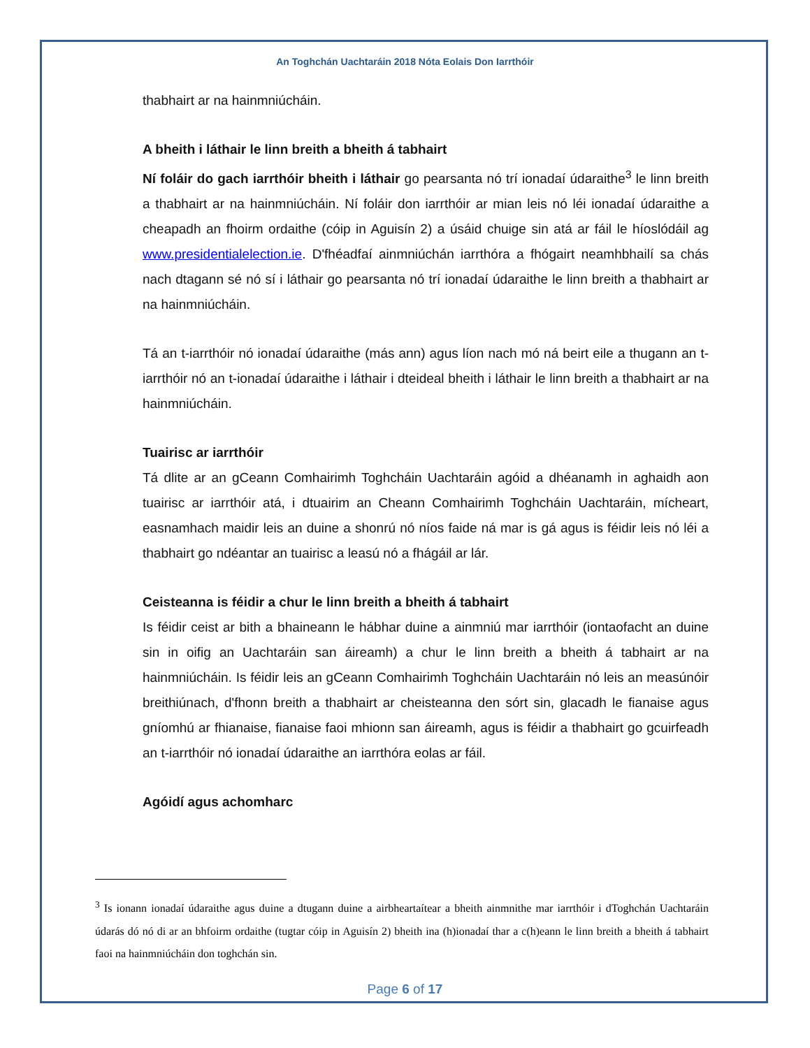An Toghchán Uachtaráin 2018 Nóta Eolais Don Iarrthóir
thabhairt ar na hainmniúcháin.
A bheith i láthair le linn breith a bheith á tabhairt
Ní foláir do gach iarrthóir bheith i láthair go pearsanta nó trí ionadaí údaraithe<sup>3</sup> le linn breith a thabhairt ar na hainmniúcháin. Ní foláir don iarrthóir ar mian leis nó léi ionadaí údaraithe a cheapadh an fhoirm ordaithe (cóip in Aguisín 2) a úsáid chuige sin atá ar fáil le híoslódáil ag www.presidentialelection.ie. D'fhéadfaí ainmniúchán iarrthóra a fhógairt neamhbhailí sa chás nach dtagann sé nó sí i láthair go pearsanta nó trí ionadaí údaraithe le linn breith a thabhairt ar na hainmniúcháin.
Tá an t-iarrthóir nó ionadaí údaraithe (más ann) agus líon nach mó ná beirt eile a thugann an t-iarrthóir nó an t-ionadaí údaraithe i láthair i dteideal bheith i láthair le linn breith a thabhairt ar na hainmniúcháin.
Tuairisc ar iarrthóir
Tá dlite ar an gCeann Comhairimh Toghcháin Uachtaráin agóid a dhéanamh in aghaidh aon tuairisc ar iarrthóir atá, i dtuairim an Cheann Comhairimh Toghcháin Uachtaráin, mícheart, easnamhach maidir leis an duine a shonrú nó níos faide ná mar is gá agus is féidir leis nó léi a thabhairt go ndéantar an tuairisc a leasú nó a fhágáil ar lár.
Ceisteanna is féidir a chur le linn breith a bheith á tabhairt
Is féidir ceist ar bith a bhaineann le hábhar duine a ainmniú mar iarrthóir (iontaofacht an duine sin in oifig an Uachtaráin san áireamh) a chur le linn breith a bheith á tabhairt ar na hainmniúcháin. Is féidir leis an gCeann Comhairimh Toghcháin Uachtaráin nó leis an measúnóir breithiúnach, d'fhonn breith a thabhairt ar cheisteanna den sórt sin, glacadh le fianaise agus gníomhú ar fhianaise, fianaise faoi mhionn san áireamh, agus is féidir a thabhairt go gcuirfeadh an t-iarrthóir nó ionadaí údaraithe an iarrthóra eolas ar fáil.
Agóidí agus achomharc
<sup>3</sup> Is ionann ionadaí údaraithe agus duine a dtugann duine a airbheartaítear a bheith ainmnithe mar iarrthóir i dToghchán Uachtaráin údarás dó nó di ar an bhfoirm ordaithe (tugtar cóip in Aguisín 2) bheith ina (h)ionadaí thar a c(h)eann le linn breith a bheith á tabhairt faoi na hainmniúcháin don toghchán sin.
Page 6 of 17